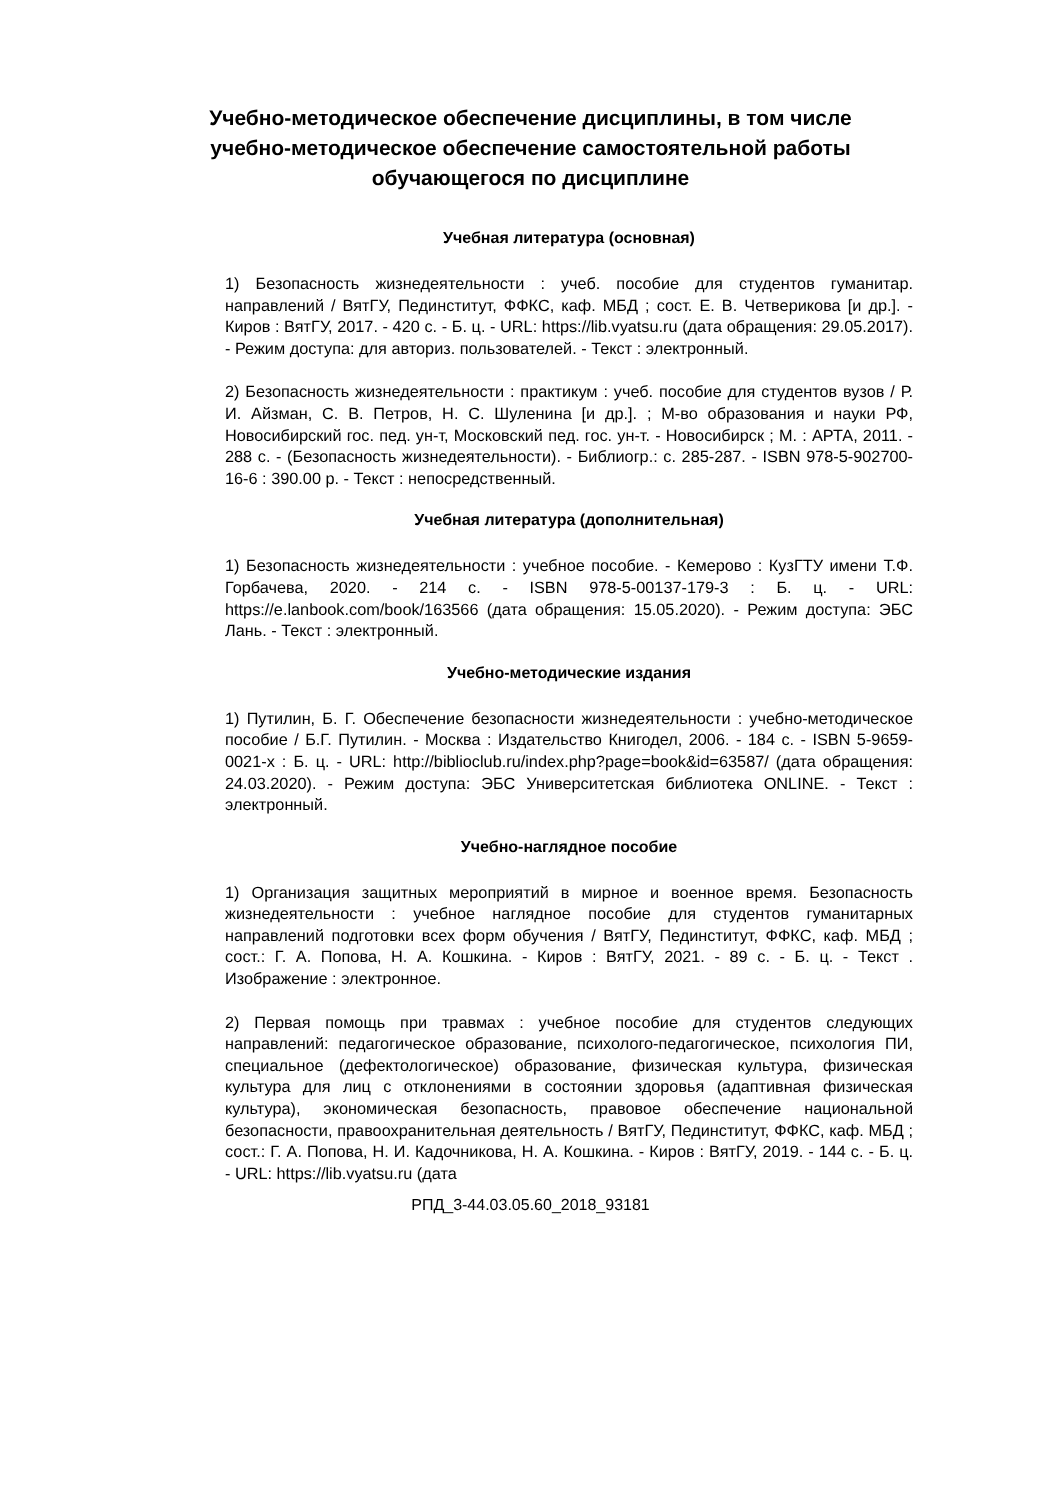Учебно-методическое обеспечение дисциплины, в том числе учебно-методическое обеспечение самостоятельной работы обучающегося по дисциплине
Учебная литература (основная)
1) Безопасность жизнедеятельности : учеб. пособие для студентов гуманитар. направлений / ВятГУ, Пединститут, ФФКС, каф. МБД ; сост. Е. В. Четверикова [и др.]. - Киров : ВятГУ, 2017. - 420 с. - Б. ц. - URL: https://lib.vyatsu.ru (дата обращения: 29.05.2017). - Режим доступа: для авториз. пользователей. - Текст : электронный.
2) Безопасность жизнедеятельности : практикум : учеб. пособие для студентов вузов / Р. И. Айзман, С. В. Петров, Н. С. Шуленина [и др.]. ; М-во образования и науки РФ, Новосибирский гос. пед. ун-т, Московский пед. гос. ун-т. - Новосибирск ; М. : АРТА, 2011. - 288 с. - (Безопасность жизнедеятельности). - Библиогр.: с. 285-287. - ISBN 978-5-902700-16-6 : 390.00 р. - Текст : непосредственный.
Учебная литература (дополнительная)
1) Безопасность жизнедеятельности : учебное пособие. - Кемерово : КузГТУ имени Т.Ф. Горбачева, 2020. - 214 с. - ISBN 978-5-00137-179-3 : Б. ц. - URL: https://e.lanbook.com/book/163566 (дата обращения: 15.05.2020). - Режим доступа: ЭБС Лань. - Текст : электронный.
Учебно-методические издания
1) Путилин, Б. Г. Обеспечение безопасности жизнедеятельности : учебно-методическое пособие / Б.Г. Путилин. - Москва : Издательство Книгодел, 2006. - 184 с. - ISBN 5-9659-0021-х : Б. ц. - URL: http://biblioclub.ru/index.php?page=book&id=63587/ (дата обращения: 24.03.2020). - Режим доступа: ЭБС Университетская библиотека ONLINE. - Текст : электронный.
Учебно-наглядное пособие
1) Организация защитных мероприятий в мирное и военное время. Безопасность жизнедеятельности : учебное наглядное пособие для студентов гуманитарных направлений подготовки всех форм обучения / ВятГУ, Пединститут, ФФКС, каф. МБД ; сост.: Г. А. Попова, Н. А. Кошкина. - Киров : ВятГУ, 2021. - 89 с. - Б. ц. - Текст . Изображение : электронное.
2) Первая помощь при травмах : учебное пособие для студентов следующих направлений: педагогическое образование, психолого-педагогическое, психология ПИ, специальное (дефектологическое) образование, физическая культура, физическая культура для лиц с отклонениями в состоянии здоровья (адаптивная физическая культура), экономическая безопасность, правовое обеспечение национальной безопасности, правоохранительная деятельность / ВятГУ, Пединститут, ФФКС, каф. МБД ; сост.: Г. А. Попова, Н. И. Кадочникова, Н. А. Кошкина. - Киров : ВятГУ, 2019. - 144 с. - Б. ц. - URL: https://lib.vyatsu.ru (дата
РПД_3-44.03.05.60_2018_93181